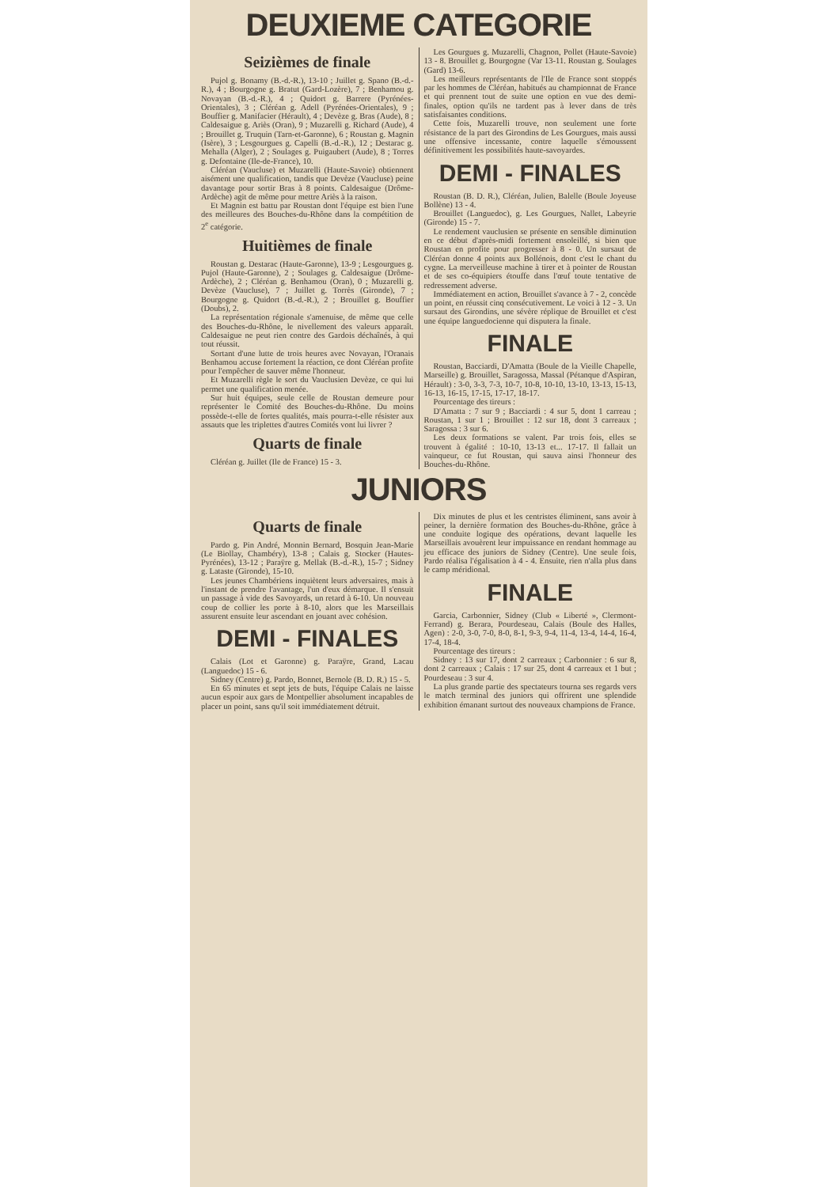DEUXIEME CATEGORIE
Seizièmes de finale
Pujol g. Bonamy (B.-d.-R.), 13-10 ; Juillet g. Spano (B.-d.-R.), 4 ; Bourgogne g. Bratut (Gard-Lozère), 7 ; Benhamou g. Novayan (B.-d.-R.), 4 ; Quidort g. Barrere (Pyrénées-Orientales), 3 ; Cléréan g. Adell (Pyrénées-Orientales), 9 ; Bouffier g. Manifacier (Hérault), 4 ; Devèze g. Bras (Aude), 8 ; Caldesaigue g. Ariès (Oran), 9 ; Muzarelli g. Richard (Aude), 4 ; Brouillet g. Truquin (Tarn-et-Garonne), 6 ; Roustan g. Magnin (Isère), 3 ; Lesgourgues g. Capelli (B.-d.-R.), 12 ; Destarac g. Mehalla (Alger), 2 ; Soulages g. Puigaubert (Aude), 8 ; Torres g. Defontaine (Ile-de-France), 10.
Cléréan (Vaucluse) et Muzarelli (Haute-Savoie) obtiennent aisément une qualification, tandis que Devèze (Vaucluse) peine davantage pour sortir Bras à 8 points. Caldesaigue (Drôme-Ardèche) agit de même pour mettre Ariès à la raison.
Et Magnin est battu par Roustan dont l'équipe est bien l'une des meilleures des Bouches-du-Rhône dans la compétition de 2<sup>e</sup> catégorie.
Huitièmes de finale
Roustan g. Destarac (Haute-Garonne), 13-9 ; Lesgourgues g. Pujol (Haute-Garonne), 2 ; Soulages g. Caldesaigue (Drôme-Ardèche), 2 ; Cléréan g. Benhamou (Oran), 0 ; Muzarelli g. Devèze (Vaucluse), 7 ; Juillet g. Torrès (Gironde), 7 ; Bourgogne g. Quidort (B.-d.-R.), 2 ; Brouillet g. Bouffier (Doubs), 2.
La représentation régionale s'amenuise, de même que celle des Bouches-du-Rhône, le nivellement des valeurs apparaît. Caldesaigue ne peut rien contre des Gardois déchaînés, à qui tout réussit.
Sortant d'une lutte de trois heures avec Novayan, l'Oranais Benhamou accuse fortement la réaction, ce dont Cléréan profite pour l'empêcher de sauver même l'honneur.
Et Muzarelli règle le sort du Vauclusien Devèze, ce qui lui permet une qualification menée.
Sur huit équipes, seule celle de Roustan demeure pour représenter le Comité des Bouches-du-Rhône. Du moins possède-t-elle de fortes qualités, mais pourra-t-elle résister aux assauts que les triplettes d'autres Comités vont lui livrer ?
Quarts de finale
Cléréan g. Juillet (Ile de France) 15 - 3.
Les Gourgues g. Muzarelli, Chagnon, Pollet (Haute-Savoie) 13 - 8. Brouillet g. Bourgogne (Var 13-11. Roustan g. Soulages (Gard) 13-6.
Les meilleurs représentants de l'Ile de France sont stoppés par les hommes de Cléréan, habitués au championnat de France et qui prennent tout de suite une option en vue des demi-finales, option qu'ils ne tardent pas à lever dans de très satisfaisantes conditions.
Cette fois, Muzarelli trouve, non seulement une forte résistance de la part des Girondins de Les Gourgues, mais aussi une offensive incessante, contre laquelle s'émoussent définitivement les possibilités haute-savoyardes.
DEMI - FINALES
Roustan (B. D. R.), Cléréan, Julien, Balelle (Boule Joyeuse Bollène) 13 - 4.
Brouillet (Languedoc), g. Les Gourgues, Nallet, Labeyrie (Gironde) 15 - 7.
Le rendement vauclusien se présente en sensible diminution en ce début d'après-midi fortement ensoleillé, si bien que Roustan en profite pour progresser à 8 - 0. Un sursaut de Cléréan donne 4 points aux Bollénois, dont c'est le chant du cygne. La merveilleuse machine à tirer et à pointer de Roustan et de ses co-équipiers étouffe dans l'œuf toute tentative de redressement adverse.
Immédiatement en action, Brouillet s'avance à 7 - 2, concède un point, en réussit cinq consécutivement. Le voici à 12 - 3. Un sursaut des Girondins, une sévère réplique de Brouillet et c'est une équipe languedocienne qui disputera la finale.
FINALE
Roustan, Bacciardi, D'Amatta (Boule de la Vieille Chapelle, Marseille) g. Brouillet, Saragossa, Massal (Pétanque d'Aspiran, Hérault) : 3-0, 3-3, 7-3, 10-7, 10-8, 10-10, 13-10, 13-13, 15-13, 16-13, 16-15, 17-15, 17-17, 18-17.
Pourcentage des tireurs :
D'Amatta : 7 sur 9 ; Bacciardi : 4 sur 5, dont 1 carreau ; Roustan, 1 sur 1 ; Brouillet : 12 sur 18, dont 3 carreaux ; Saragossa : 3 sur 6.
Les deux formations se valent. Par trois fois, elles se trouvent à égalité : 10-10, 13-13 et... 17-17. Il fallait un vainqueur, ce fut Roustan, qui sauva ainsi l'honneur des Bouches-du-Rhône.
JUNIORS
Quarts de finale
Pardo g. Pin André, Monnin Bernard, Bosquin Jean-Marie (Le Biollay, Chambéry), 13-8 ; Calais g. Stocker (Hautes-Pyrénées), 13-12 ; Paraÿre g. Mellak (B.-d.-R.), 15-7 ; Sidney g. Lataste (Gironde), 15-10.
Les jeunes Chambériens inquiètent leurs adversaires, mais à l'instant de prendre l'avantage, l'un d'eux démarque. Il s'ensuit un passage à vide des Savoyards, un retard à 6-10. Un nouveau coup de collier les porte à 8-10, alors que les Marseillais assurent ensuite leur ascendant en jouant avec cohésion.
DEMI - FINALES
Calais (Lot et Garonne) g. Paraÿre, Grand, Lacau (Languedoc) 15 - 6.
Sidney (Centre) g. Pardo, Bonnet, Bernole (B. D. R.) 15 - 5.
En 65 minutes et sept jets de buts, l'équipe Calais ne laisse aucun espoir aux gars de Montpellier absolument incapables de placer un point, sans qu'il soit immédiatement détruit.
Dix minutes de plus et les centristes éliminent, sans avoir à peiner, la dernière formation des Bouches-du-Rhône, grâce à une conduite logique des opérations, devant laquelle les Marseillais avouèrent leur impuissance en rendant hommage au jeu efficace des juniors de Sidney (Centre). Une seule fois, Pardo réalisa l'égalisation à 4 - 4. Ensuite, rien n'alla plus dans le camp méridional.
FINALE
Garcia, Carbonnier, Sidney (Club « Liberté », Clermont-Ferrand) g. Berara, Pourdeseau, Calais (Boule des Halles, Agen) : 2-0, 3-0, 7-0, 8-0, 8-1, 9-3, 9-4, 11-4, 13-4, 14-4, 16-4, 17-4, 18-4.
Pourcentage des tireurs :
Sidney : 13 sur 17, dont 2 carreaux ; Carbonnier : 6 sur 8, dont 2 carreaux ; Calais : 17 sur 25, dont 4 carreaux et 1 but ; Pourdeseau : 3 sur 4.
La plus grande partie des spectateurs tourna ses regards vers le match terminal des juniors qui offrirent une splendide exhibition émanant surtout des nouveaux champions de France.